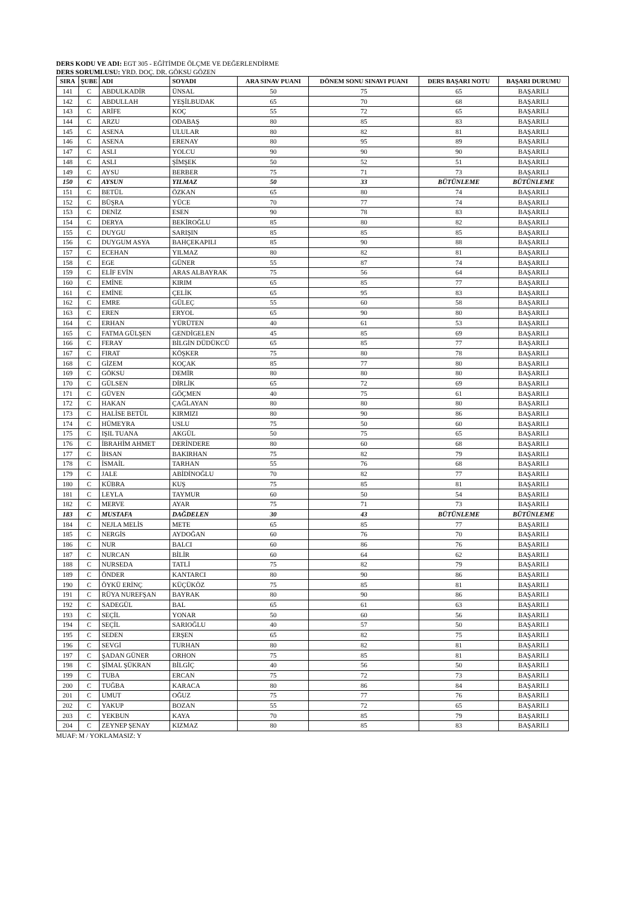DERS KODU VE ADI: EGT 305 - EĞİTİMDE ÖLÇME VE DEĞERLENDİRME
DERS SORUMLUSU: YRD. DOÇ. DR. GÖKSU GÖZEN
| SIRA | ŞUBE | ADI | SOYADI | ARA SINAV PUANI | DÖNEM SONU SINAVI PUANI | DERS BAŞARI NOTU | BAŞARI DURUMU |
| --- | --- | --- | --- | --- | --- | --- | --- |
| 141 | C | ABDULKADİR | ÜNSAL | 50 | 75 | 65 | BAŞARILI |
| 142 | C | ABDULLAH | YEŞİLBUDAK | 65 | 70 | 68 | BAŞARILI |
| 143 | C | ARİFE | KOÇ | 55 | 72 | 65 | BAŞARILI |
| 144 | C | ARZU | ODABAŞ | 80 | 85 | 83 | BAŞARILI |
| 145 | C | ASENA | ULULAR | 80 | 82 | 81 | BAŞARILI |
| 146 | C | ASENA | ERENAY | 80 | 95 | 89 | BAŞARILI |
| 147 | C | ASLI | YOLCU | 90 | 90 | 90 | BAŞARILI |
| 148 | C | ASLI | ŞİMŞEK | 50 | 52 | 51 | BAŞARILI |
| 149 | C | AYSU | BERBER | 75 | 71 | 73 | BAŞARILI |
| 150 | C | AYSUN | YILMAZ | 50 | 33 | BÜTÜNLEME | BÜTÜNLEME |
| 151 | C | BETÜL | ÖZKAN | 65 | 80 | 74 | BAŞARILI |
| 152 | C | BÜŞRA | YÜCE | 70 | 77 | 74 | BAŞARILI |
| 153 | C | DENİZ | ESEN | 90 | 78 | 83 | BAŞARILI |
| 154 | C | DERYA | BEKİROĞLU | 85 | 80 | 82 | BAŞARILI |
| 155 | C | DUYGU | SARIŞIN | 85 | 85 | 85 | BAŞARILI |
| 156 | C | DUYGUM ASYA | BAHÇEKAPILI | 85 | 90 | 88 | BAŞARILI |
| 157 | C | ECEHAN | YILMAZ | 80 | 82 | 81 | BAŞARILI |
| 158 | C | EGE | GÜNER | 55 | 87 | 74 | BAŞARILI |
| 159 | C | ELİF EVİN | ARAS ALBAYRAK | 75 | 56 | 64 | BAŞARILI |
| 160 | C | EMİNE | KIRIM | 65 | 85 | 77 | BAŞARILI |
| 161 | C | EMİNE | ÇELİK | 65 | 95 | 83 | BAŞARILI |
| 162 | C | EMRE | GÜLEÇ | 55 | 60 | 58 | BAŞARILI |
| 163 | C | EREN | ERYOL | 65 | 90 | 80 | BAŞARILI |
| 164 | C | ERHAN | YÜRÜTEN | 40 | 61 | 53 | BAŞARILI |
| 165 | C | FATMA GÜLŞEN | GENDİGELEN | 45 | 85 | 69 | BAŞARILI |
| 166 | C | FERAY | BİLGİN DÜDÜKCÜ | 65 | 85 | 77 | BAŞARILI |
| 167 | C | FIRAT | KÖŞKER | 75 | 80 | 78 | BAŞARILI |
| 168 | C | GİZEM | KOÇAK | 85 | 77 | 80 | BAŞARILI |
| 169 | C | GÖKSU | DEMİR | 80 | 80 | 80 | BAŞARILI |
| 170 | C | GÜLSEN | DİRLİK | 65 | 72 | 69 | BAŞARILI |
| 171 | C | GÜVEN | GÖÇMEN | 40 | 75 | 61 | BAŞARILI |
| 172 | C | HAKAN | ÇAĞLAYAN | 80 | 80 | 80 | BAŞARILI |
| 173 | C | HALİSE BETÜL | KIRMIZI | 80 | 90 | 86 | BAŞARILI |
| 174 | C | HÜMEYRA | USLU | 75 | 50 | 60 | BAŞARILI |
| 175 | C | IŞIL TUANA | AKGÜL | 50 | 75 | 65 | BAŞARILI |
| 176 | C | İBRAHİM AHMET | DERİNDERE | 80 | 60 | 68 | BAŞARILI |
| 177 | C | İHSAN | BAKIRHAN | 75 | 82 | 79 | BAŞARILI |
| 178 | C | İSMAİL | TARHAN | 55 | 76 | 68 | BAŞARILI |
| 179 | C | JALE | ABİDİNOĞLU | 70 | 82 | 77 | BAŞARILI |
| 180 | C | KÜBRA | KUŞ | 75 | 85 | 81 | BAŞARILI |
| 181 | C | LEYLA | TAYMUR | 60 | 50 | 54 | BAŞARILI |
| 182 | C | MERVE | AYAR | 75 | 71 | 73 | BAŞARILI |
| 183 | C | MUSTAFA | DAĞDELEN | 30 | 43 | BÜTÜNLEME | BÜTÜNLEME |
| 184 | C | NEJLA MELİS | METE | 65 | 85 | 77 | BAŞARILI |
| 185 | C | NERGİS | AYDOĞAN | 60 | 76 | 70 | BAŞARILI |
| 186 | C | NUR | BALCI | 60 | 86 | 76 | BAŞARILI |
| 187 | C | NURCAN | BİLİR | 60 | 64 | 62 | BAŞARILI |
| 188 | C | NURSEDA | TATLİ | 75 | 82 | 79 | BAŞARILI |
| 189 | C | ÖNDER | KANTARCI | 80 | 90 | 86 | BAŞARILI |
| 190 | C | ÖYKÜ ERİNÇ | KÜÇÜKÖZ | 75 | 85 | 81 | BAŞARILI |
| 191 | C | RÜYA NUREFŞAN | BAYRAK | 80 | 90 | 86 | BAŞARILI |
| 192 | C | SADEGÜL | BAL | 65 | 61 | 63 | BAŞARILI |
| 193 | C | SEÇİL | YONAR | 50 | 60 | 56 | BAŞARILI |
| 194 | C | SEÇİL | SARIOĞLU | 40 | 57 | 50 | BAŞARILI |
| 195 | C | SEDEN | ERŞEN | 65 | 82 | 75 | BAŞARILI |
| 196 | C | SEVGİ | TURHAN | 80 | 82 | 81 | BAŞARILI |
| 197 | C | ŞADAN GÜNER | ORHON | 75 | 85 | 81 | BAŞARILI |
| 198 | C | ŞİMAL ŞÜKRAN | BİLGİÇ | 40 | 56 | 50 | BAŞARILI |
| 199 | C | TUBA | ERCAN | 75 | 72 | 73 | BAŞARILI |
| 200 | C | TUĞBA | KARACA | 80 | 86 | 84 | BAŞARILI |
| 201 | C | UMUT | OĞUZ | 75 | 77 | 76 | BAŞARILI |
| 202 | C | YAKUP | BOZAN | 55 | 72 | 65 | BAŞARILI |
| 203 | C | YEKBUN | KAYA | 70 | 85 | 79 | BAŞARILI |
| 204 | C | ZEYNEP ŞENAY | KIZMAZ | 80 | 85 | 83 | BAŞARILI |
MUAF: M / YOKLAMASIZ: Y